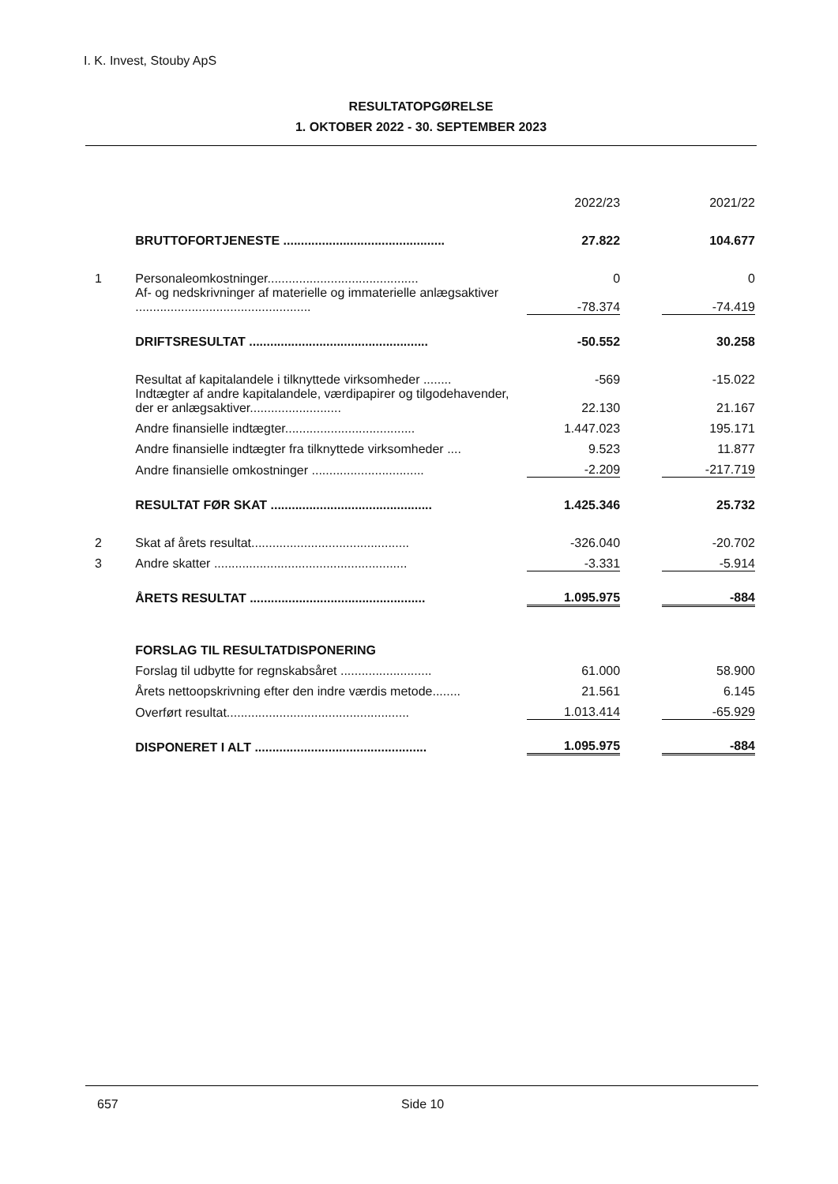I. K. Invest, Stouby ApS
RESULTATOPGØRELSE
1. OKTOBER 2022 - 30. SEPTEMBER 2023
| | | 2022/23 | | 2021/22 |
| --- | --- | --- | --- | --- |
| | BRUTTOFORTJENESTE .............................................. | 27.822 | | 104.677 |
| 1 | Personaleomkostninger........................................... | 0 | | 0 |
| | Af- og nedskrivninger af materielle og immaterielle anlægsaktiver .................................................. | -78.374 | | -74.419 |
| | DRIFTSRESULTAT ................................................... | -50.552 | | 30.258 |
| | Resultat af kapitalandele i tilknyttede virksomheder ........ | -569 | | -15.022 |
| | Indtægter af andre kapitalandele, værdipapirer og tilgodehavender, der er anlægsaktiver.......................... | 22.130 | | 21.167 |
| | Andre finansielle indtægter..................................... | 1.447.023 | | 195.171 |
| | Andre finansielle indtægter fra tilknyttede virksomheder .... | 9.523 | | 11.877 |
| | Andre finansielle omkostninger ................................ | -2.209 | | -217.719 |
| | RESULTAT FØR SKAT .............................................. | 1.425.346 | | 25.732 |
| 2 | Skat af årets resultat............................................. | -326.040 | | -20.702 |
| 3 | Andre skatter ....................................................... | -3.331 | | -5.914 |
| | ÅRETS RESULTAT .................................................. | 1.095.975 | | -884 |
| | FORSLAG TIL RESULTATDISPONERING | | | |
| | Forslag til udbytte for regnskabsåret .......................... | 61.000 | | 58.900 |
| | Årets nettoopskrivning efter den indre værdis metode........ | 21.561 | | 6.145 |
| | Overført resultat.................................................... | 1.013.414 | | -65.929 |
| | DISPONERET I ALT ................................................. | 1.095.975 | | -884 |
657 Side 10